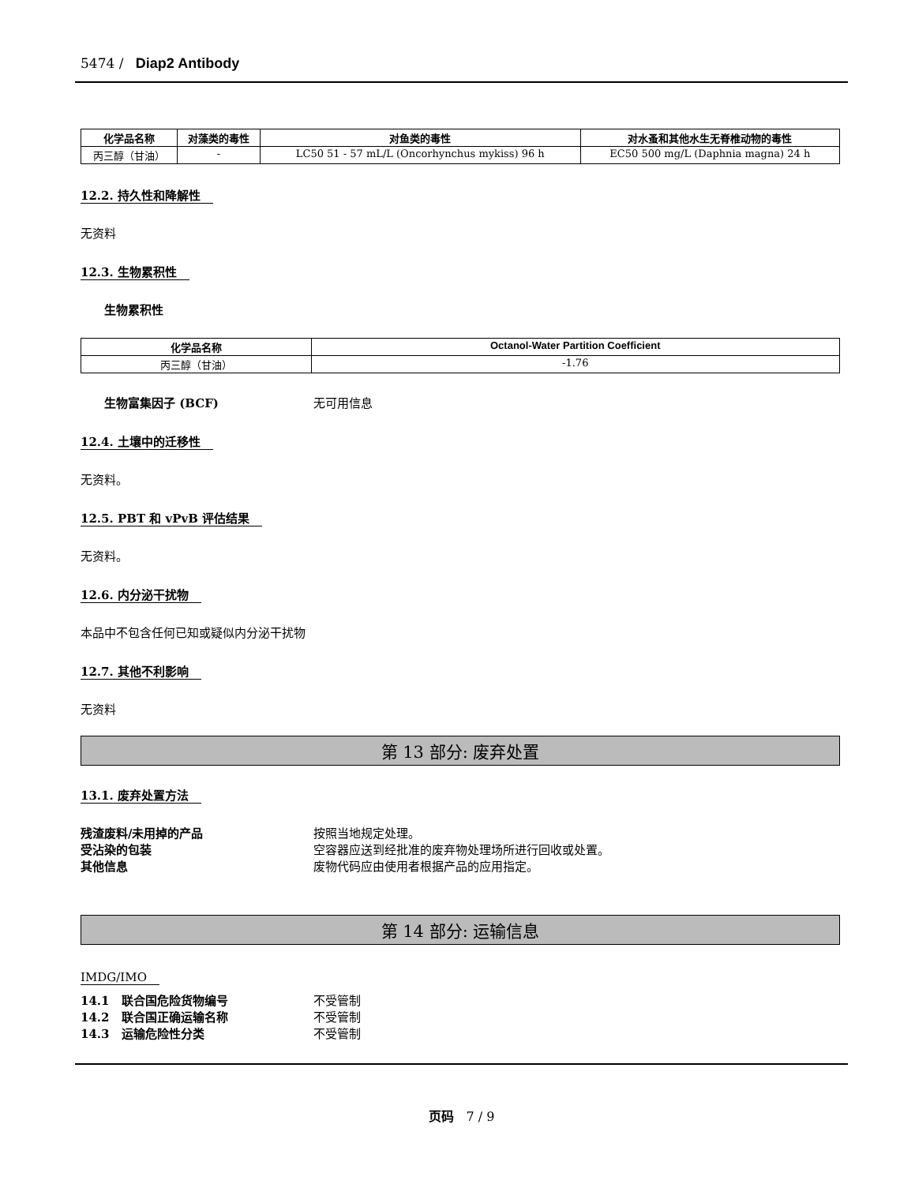5474 / Diap2 Antibody
| 化学品名称 | 对藻类的毒性 | 对鱼类的毒性 | 对水蚤和其他水生无脊椎动物的毒性 |
| --- | --- | --- | --- |
| 丙三醇（甘油） | - | LC50 51 - 57 mL/L (Oncorhynchus mykiss) 96 h | EC50 500 mg/L (Daphnia magna) 24 h |
12.2. 持久性和降解性
无资料
12.3. 生物累积性
生物累积性
| 化学品名称 | Octanol-Water Partition Coefficient |
| --- | --- |
| 丙三醇（甘油） | -1.76 |
生物富集因子 (BCF) 无可用信息
12.4. 土壤中的迁移性
无资料。
12.5. PBT 和 vPvB 评估结果
无资料。
12.6. 内分泌干扰物
本品中不包含任何已知或疑似内分泌干扰物
12.7. 其他不利影响
无资料
第 13 部分: 废弃处置
13.1. 废弃处置方法
残渣废料/未用掉的产品 按照当地规定处理。
受沾染的包装 空容器应送到经批准的废弃物处理场所进行回收或处置。
其他信息 废物代码应由使用者根据产品的应用指定。
第 14 部分: 运输信息
IMDG/IMO
14.1　联合国危险货物编号 不受管制
14.2　联合国正确运输名称 不受管制
14.3　运输危险性分类 不受管制
页码　7 / 9